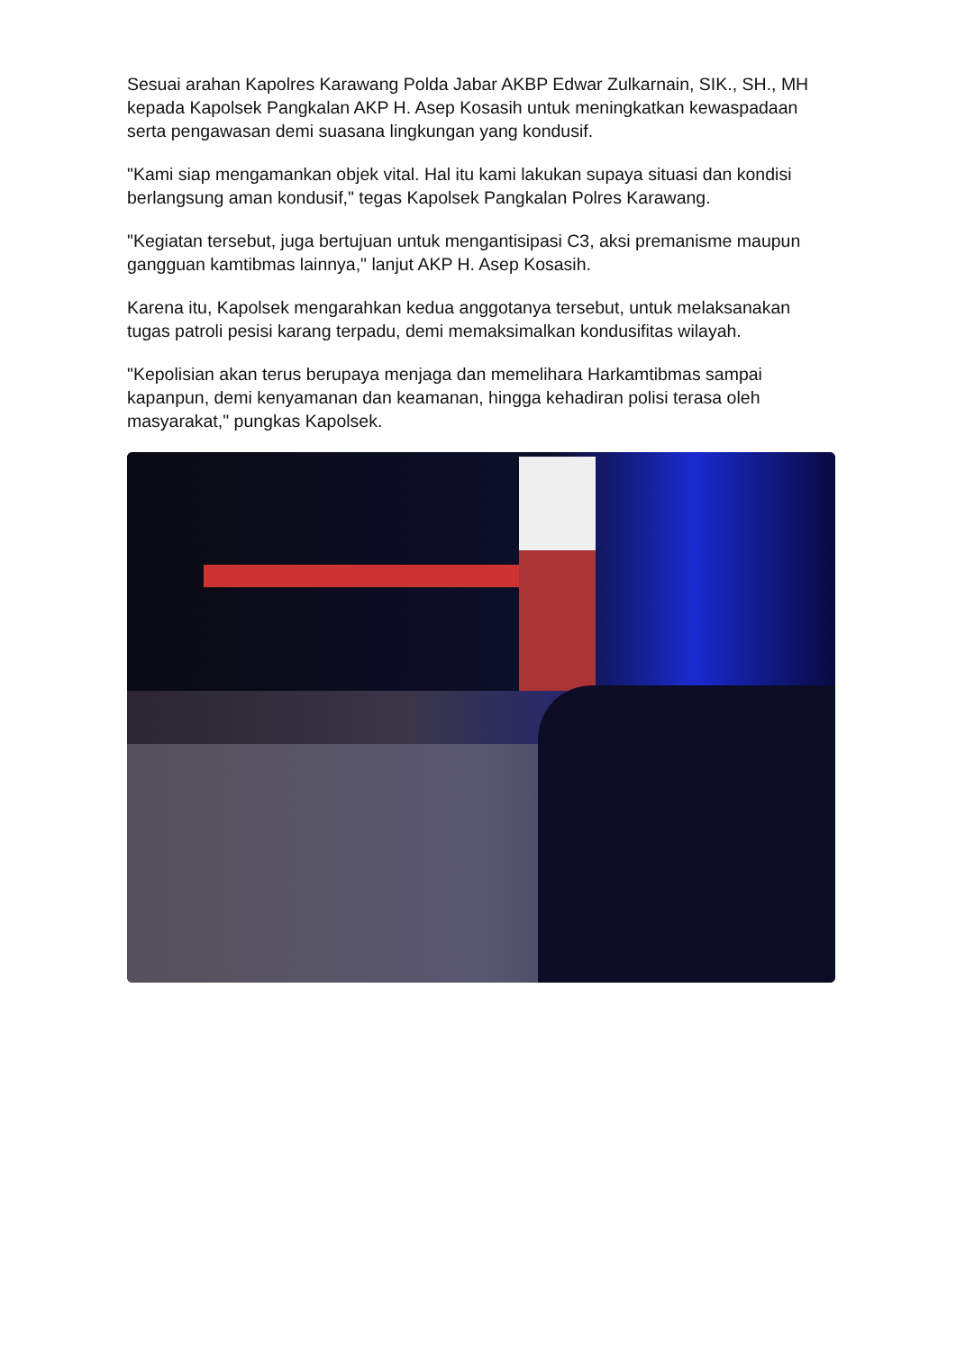Sesuai arahan Kapolres Karawang Polda Jabar AKBP Edwar Zulkarnain, SIK., SH., MH kepada Kapolsek Pangkalan AKP H. Asep Kosasih untuk meningkatkan kewaspadaan serta pengawasan demi suasana lingkungan yang kondusif.
"Kami siap mengamankan objek vital. Hal itu kami lakukan supaya situasi dan kondisi berlangsung aman kondusif," tegas Kapolsek Pangkalan Polres Karawang.
"Kegiatan tersebut, juga bertujuan untuk mengantisipasi C3, aksi premanisme maupun gangguan kamtibmas lainnya," lanjut AKP H. Asep Kosasih.
Karena itu, Kapolsek mengarahkan kedua anggotanya tersebut, untuk melaksanakan tugas patroli pesisi karang terpadu, demi memaksimalkan kondusifitas wilayah.
"Kepolisian akan terus berupaya menjaga dan memelihara Harkamtibmas sampai kapanpun, demi kenyamanan dan keamanan, hingga kehadiran polisi terasa oleh masyarakat," pungkas Kapolsek.